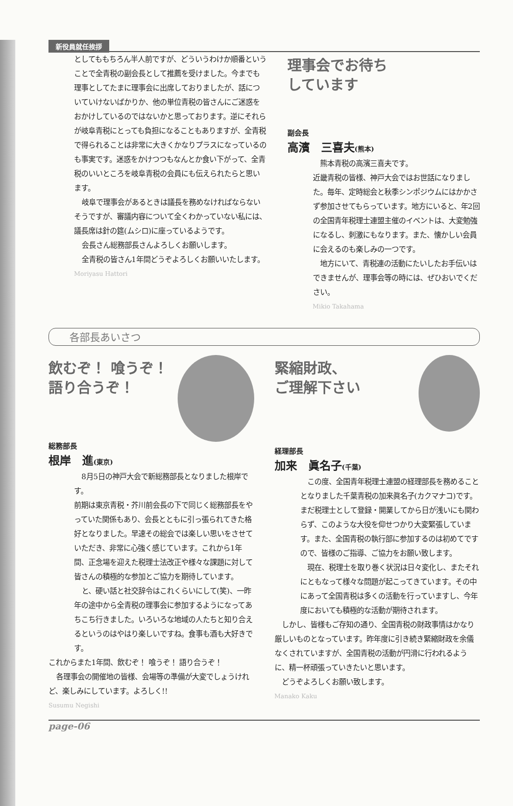新役員就任挨拶
としてももちろん半人前ですが、どういうわけか順番ということで全青税の副会長として推薦を受けました。今までも理事としてたまに理事会に出席しておりましたが、話についていけないばかりか、他の単位青税の皆さんにご迷惑をおかけしているのではないかと思っております。逆にそれらが岐阜青税にとっても負担になることもありますが、全青税で得られることは非常に大きくかなりプラスになっているのも事実です。迷惑をかけつつもなんとか食い下がって、全青税のいいところを岐阜青税の会員にも伝えられたらと思います。
岐阜で理事会があるときは議長を務めなければならないそうですが、審議内容について全くわかっていない私には、議長席は針の筵(ムシロ)に座っているようです。
会長さん総務部長さんよろしくお願いします。
全青税の皆さん1年間どうぞよろしくお願いいたします。
Moriyasu Hattori
理事会でお待ち
しています
副会長
高濱　三喜夫(熊本)
熊本青税の高濱三喜夫です。
近畿青税の皆様、神戸大会ではお世話になりました。毎年、定時総会と秋季シンポジウムにはかかさず参加させてもらっています。地方にいると、年2回の全国青年税理士連盟主催のイベントは、大変勉強になるし、刺激にもなります。また、懐かしい会員に会えるのも楽しみの一つです。
地方にいて、青税連の活動にたいしたお手伝いはできませんが、理事会等の時には、ぜひおいでください。
Mikio Takahama
各部長あいさつ
飲むぞ！ 喰うぞ！
語り合うぞ！
総務部長
根岸　進(東京)
8月5日の神戸大会で新総務部長となりました根岸です。
前期は東京青税・芥川前会長の下で同じく総務部長をやっていた関係もあり、会長とともに引っ張られてきた格好となりました。早速その総会では楽しい思いをさせていただき、非常に心強く感じています。これから1年間、正念場を迎えた税理士法改正や様々な課題に対して皆さんの積極的な参加とご協力を期待しています。
と、硬い話と社交辞令はこれくらいにして(笑)、一昨年の途中から全青税の理事会に参加するようになってあちこち行きました。いろいろな地域の人たちと知り合えるというのはやはり楽しいですね。食事も酒も大好きです。
これからまた1年間、飲むぞ！ 喰うぞ！ 語り合うぞ！
各理事会の開催地の皆様、会場等の準備が大変でしょうけれど、楽しみにしています。よろしく!!
Susumu Negishi
緊縮財政、
ご理解下さい
経理部長
加来　眞名子(千葉)
この度、全国青年税理士連盟の経理部長を務めることとなりました千葉青税の加来眞名子(カクマナコ)です。まだ税理士として登録・開業してから日が浅いにも関わらず、このような大役を仰せつかり大変緊張しています。また、全国青税の執行部に参加するのは初めてですので、皆様のご指導、ご協力をお願い致します。
現在、税理士を取り巻く状況は日々変化し、またそれにともなって様々な問題が起こってきています。その中にあって全国青税は多くの活動を行っていますし、今年度においても積極的な活動が期待されます。
しかし、皆様もご存知の通り、全国青税の財政事情はかなり厳しいものとなっています。昨年度に引き続き緊縮財政を余儀なくされていますが、全国青税の活動が円滑に行われるように、精一杯頑張っていきたいと思います。
どうぞよろしくお願い致します。
Manako Kaku
page-06